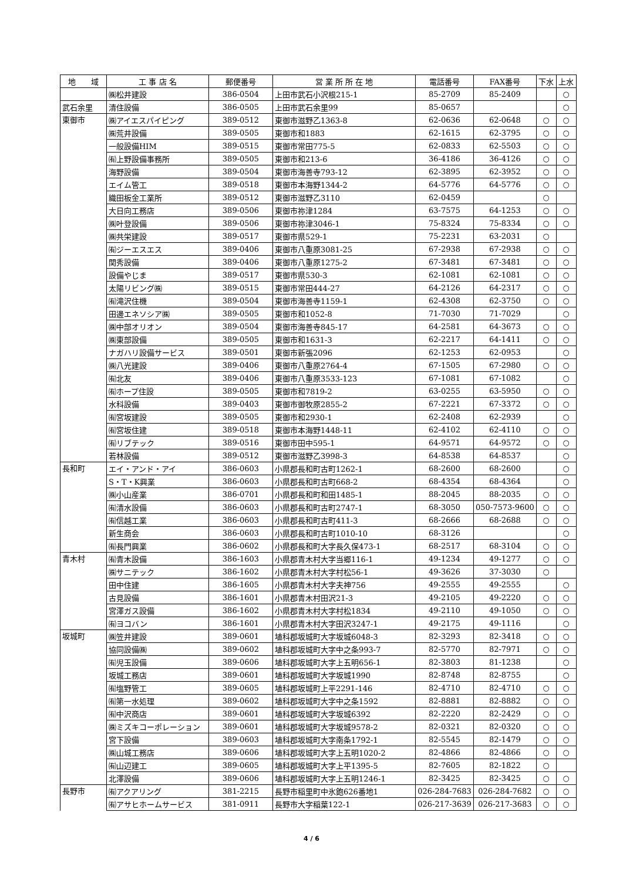| 地 域 | 工 事 店 名 | 郵便番号 | 営 業 所 所 在 地 | 電話番号 | FAX番号 | 下水 | 上水 |
| --- | --- | --- | --- | --- | --- | --- | --- |
| | ㈱松井建設 | 386-0504 | 上田市武石小沢根215-1 | 85-2709 | 85-2409 | | ○ |
| 武石余里 | 清住設備 | 386-0505 | 上田市武石余里99 | 85-0657 | | | ○ |
| 東御市 | ㈱アイエスパイピング | 389-0512 | 東御市滋野乙1363-8 | 62-0636 | 62-0648 | ○ | ○ |
| | ㈱荒井設備 | 389-0505 | 東御市和1883 | 62-1615 | 62-3795 | ○ | ○ |
| | 一般設備HIM | 389-0515 | 東御市常田775-5 | 62-0833 | 62-5503 | ○ | ○ |
| | ㈲上野設備事務所 | 389-0505 | 東御市和213-6 | 36-4186 | 36-4126 | ○ | ○ |
| | 海野設備 | 389-0504 | 東御市海善寺793-12 | 62-3895 | 62-3952 | ○ | ○ |
| | エイム管工 | 389-0518 | 東御市本海野1344-2 | 64-5776 | 64-5776 | ○ | ○ |
| | 織田板金工業所 | 389-0512 | 東御市滋野乙3110 | 62-0459 | | ○ | |
| | 大日向工務店 | 389-0506 | 東御市祢津1284 | 63-7575 | 64-1253 | ○ | ○ |
| | ㈱叶登設備 | 389-0506 | 東御市祢津3046-1 | 75-8324 | 75-8334 | ○ | ○ |
| | ㈱共栄建設 | 389-0517 | 東御市県529-1 | 75-2231 | 63-2031 | ○ | |
| | ㈲ジーエスエス | 389-0406 | 東御市八重原3081-25 | 67-2938 | 67-2938 | ○ | ○ |
| | 関秀設備 | 389-0406 | 東御市八重原1275-2 | 67-3481 | 67-3481 | ○ | ○ |
| | 設備やじま | 389-0517 | 東御市県530-3 | 62-1081 | 62-1081 | ○ | ○ |
| | 太陽リビング㈱ | 389-0515 | 東御市常田444-27 | 64-2126 | 64-2317 | ○ | ○ |
| | ㈲滝沢住機 | 389-0504 | 東御市海善寺1159-1 | 62-4308 | 62-3750 | ○ | ○ |
| | 田邊エネソシア㈱ | 389-0505 | 東御市和1052-8 | 71-7030 | 71-7029 | | ○ |
| | ㈱中部オリオン | 389-0504 | 東御市海善寺845-17 | 64-2581 | 64-3673 | ○ | ○ |
| | ㈱東部設備 | 389-0505 | 東御市和1631-3 | 62-2217 | 64-1411 | ○ | ○ |
| | ナガハリ設備サービス | 389-0501 | 東御市新張2096 | 62-1253 | 62-0953 | | ○ |
| | ㈱八光建設 | 389-0406 | 東御市八重原2764-4 | 67-1505 | 67-2980 | ○ | ○ |
| | ㈲北友 | 389-0406 | 東御市八重原3533-123 | 67-1081 | 67-1082 | | ○ |
| | ㈲ホープ住設 | 389-0505 | 東御市和7819-2 | 63-0255 | 63-5950 | ○ | ○ |
| | 水科設備 | 389-0403 | 東御市御牧原2855-2 | 67-2221 | 67-3372 | ○ | ○ |
| | ㈲宮坂建設 | 389-0505 | 東御市和2930-1 | 62-2408 | 62-2939 | | ○ |
| | ㈲宮坂住建 | 389-0518 | 東御市本海野1448-11 | 62-4102 | 62-4110 | ○ | ○ |
| | ㈲リブテック | 389-0516 | 東御市田中595-1 | 64-9571 | 64-9572 | ○ | ○ |
| | 若林設備 | 389-0512 | 東御市滋野乙3998-3 | 64-8538 | 64-8537 | | ○ |
| 長和町 | エイ・アンド・アイ | 386-0603 | 小県郡長和町古町1262-1 | 68-2600 | 68-2600 | | ○ |
| | S・T・K興業 | 386-0603 | 小県郡長和町古町668-2 | 68-4354 | 68-4364 | | ○ |
| | ㈱小山産業 | 386-0701 | 小県郡長和町和田1485-1 | 88-2045 | 88-2035 | ○ | ○ |
| | ㈲清水設備 | 386-0603 | 小県郡長和町古町2747-1 | 68-3050 | 050-7573-9600 | ○ | ○ |
| | ㈲信越工業 | 386-0603 | 小県郡長和町古町411-3 | 68-2666 | 68-2688 | ○ | ○ |
| | 新生商会 | 386-0603 | 小県郡長和町古町1010-10 | 68-3126 | | | ○ |
| | ㈲長門興業 | 386-0602 | 小県郡長和町大字長久保473-1 | 68-2517 | 68-3104 | ○ | ○ |
| 青木村 | ㈲青木設備 | 386-1603 | 小県郡青木村大字当郷116-1 | 49-1234 | 49-1277 | ○ | ○ |
| | ㈱サニテック | 386-1602 | 小県郡青木村大字村松56-1 | 49-3626 | 37-3030 | ○ | |
| | 田中住建 | 386-1605 | 小県郡青木村大字夫神756 | 49-2555 | 49-2555 | | ○ |
| | 古見設備 | 386-1601 | 小県郡青木村田沢21-3 | 49-2105 | 49-2220 | ○ | ○ |
| | 宮澤ガス設備 | 386-1602 | 小県郡青木村大字村松1834 | 49-2110 | 49-1050 | ○ | ○ |
| | ㈲ヨコバン | 386-1601 | 小県郡青木村大字田沢3247-1 | 49-2175 | 49-1116 | | ○ |
| 坂城町 | ㈱笠井建設 | 389-0601 | 埴科郡坂城町大字坂城6048-3 | 82-3293 | 82-3418 | ○ | ○ |
| | 協同設備㈱ | 389-0602 | 埴科郡坂城町大字中之条993-7 | 82-5770 | 82-7971 | ○ | ○ |
| | ㈲児玉設備 | 389-0606 | 埴科郡坂城町大字上五明656-1 | 82-3803 | 81-1238 | | ○ |
| | 坂城工務店 | 389-0601 | 埴科郡坂城町大字坂城1990 | 82-8748 | 82-8755 | | ○ |
| | ㈲塩野管工 | 389-0605 | 埴科郡坂城町上平2291-146 | 82-4710 | 82-4710 | ○ | ○ |
| | ㈲第一水処理 | 389-0602 | 埴科郡坂城町大字中之条1592 | 82-8881 | 82-8882 | ○ | ○ |
| | ㈲中沢商店 | 389-0601 | 埴科郡坂城町大字坂城6392 | 82-2220 | 82-2429 | ○ | ○ |
| | ㈱ミズキコーポレーション | 389-0601 | 埴科郡坂城町大字坂城9578-2 | 82-0321 | 82-0320 | ○ | ○ |
| | 宮下設備 | 389-0603 | 埴科郡坂城町大字南条1792-1 | 82-5545 | 82-1479 | ○ | ○ |
| | ㈱山城工務店 | 389-0606 | 埴科郡坂城町大字上五明1020-2 | 82-4866 | 82-4866 | ○ | ○ |
| | ㈲山辺建工 | 389-0605 | 埴科郡坂城町大字上平1395-5 | 82-7605 | 82-1822 | ○ | |
| | 北澤設備 | 389-0606 | 埴科郡坂城町大字上五明1246-1 | 82-3425 | 82-3425 | ○ | ○ |
| 長野市 | ㈲アクアリング | 381-2215 | 長野市稲里町中氷鉋626番地1 | 026-284-7683 | 026-284-7682 | ○ | ○ |
| | ㈲アサヒホームサービス | 381-0911 | 長野市大字稲葉122-1 | 026-217-3639 | 026-217-3683 | ○ | ○ |
4 / 6